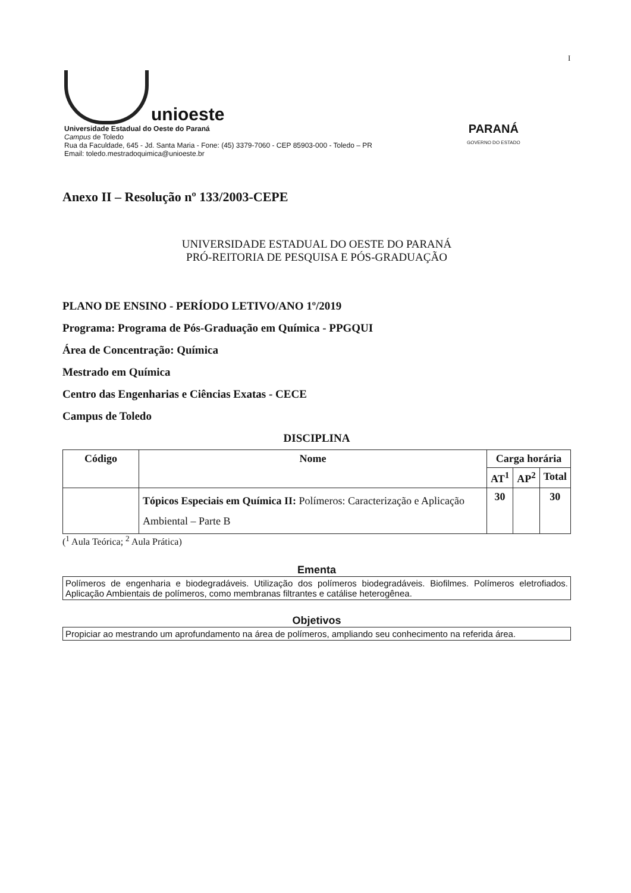I
unioeste
Universidade Estadual do Oeste do Paraná
Campus de Toledo
Rua da Faculdade, 645 - Jd. Santa Maria - Fone: (45) 3379-7060 - CEP 85903-000 - Toledo – PR
Email: toledo.mestradoquimica@unioeste.br
PARANÁ
GOVERNO DO ESTADO
Anexo II – Resolução nº 133/2003-CEPE
UNIVERSIDADE ESTADUAL DO OESTE DO PARANÁ
PRÓ-REITORIA DE PESQUISA E PÓS-GRADUAÇÃO
PLANO DE ENSINO - PERÍODO LETIVO/ANO 1º/2019
Programa: Programa de Pós-Graduação em Química - PPGQUI
Área de Concentração: Química
Mestrado em Química
Centro das Engenharias e Ciências Exatas - CECE
Campus de Toledo
DISCIPLINA
| Código | Nome | Carga horária | | |
| --- | --- | --- | --- | --- |
| | | AT<sup>1</sup> | AP<sup>2</sup> | Total |
| | Tópicos Especiais em Química II: Polímeros: Caracterização e Aplicação Ambiental – Parte B | 30 | | 30 |
(<sup>1</sup> Aula Teórica; <sup>2</sup> Aula Prática)
Ementa
Polímeros de engenharia e biodegradáveis. Utilização dos polímeros biodegradáveis. Biofilmes. Polímeros eletrofiados. Aplicação Ambientais de polímeros, como membranas filtrantes e catálise heterogênea.
Objetivos
Propiciar ao mestrando um aprofundamento na área de polímeros, ampliando seu conhecimento na referida área.